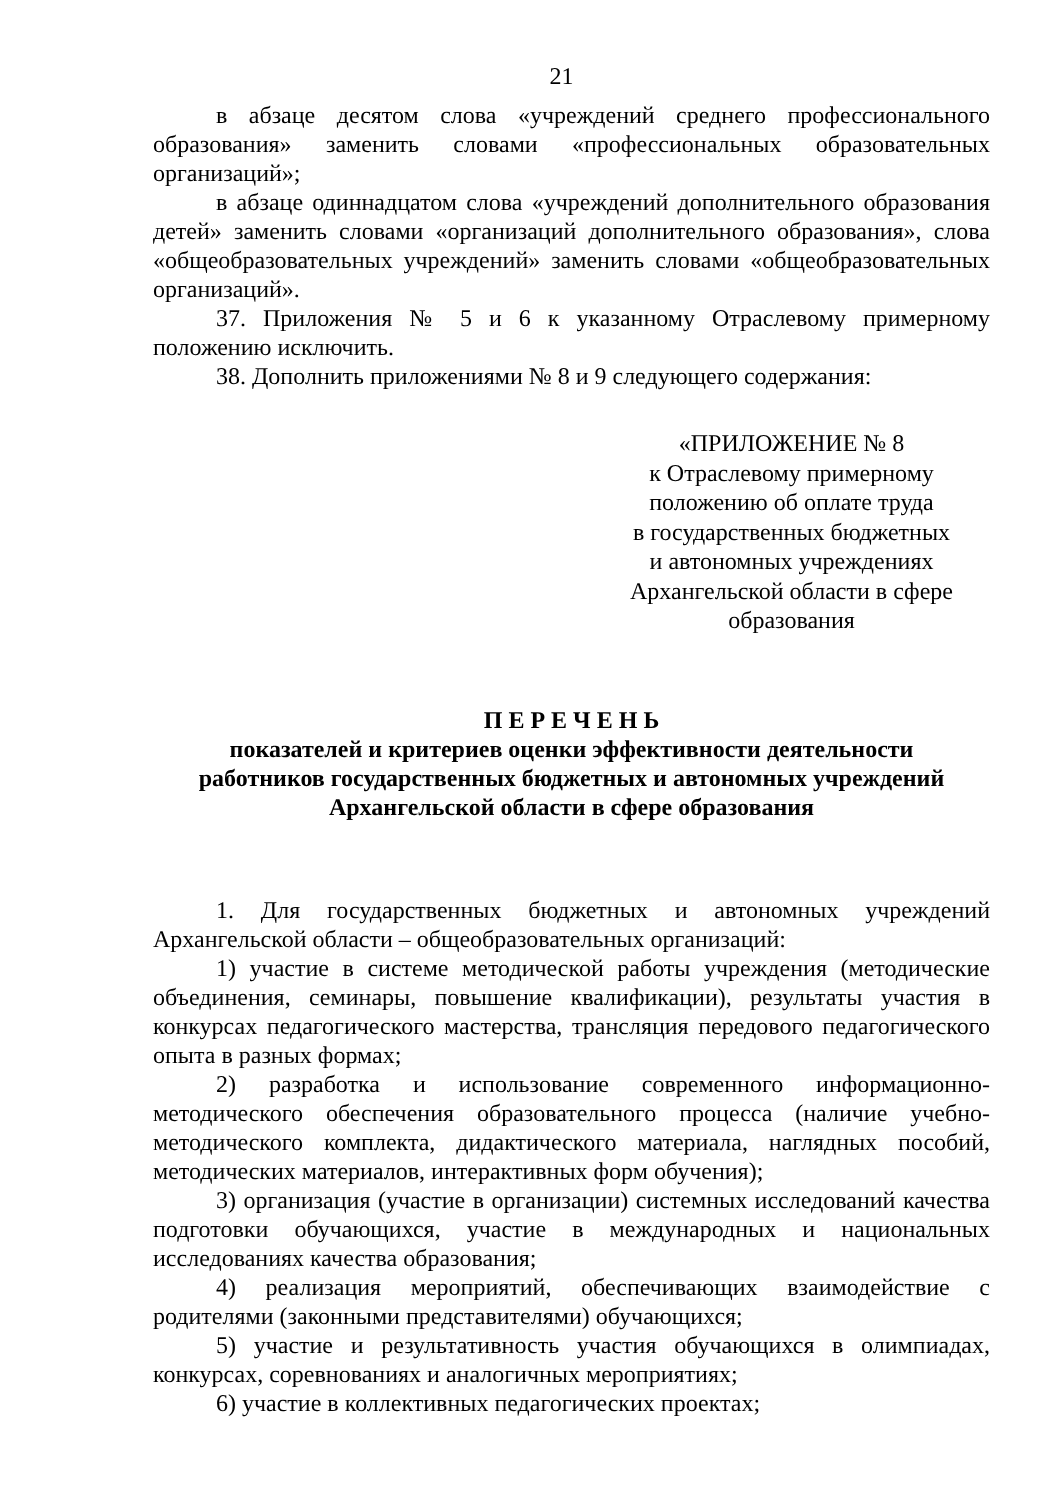21
в абзаце десятом слова «учреждений среднего профессионального образования» заменить словами «профессиональных образовательных организаций»;
в абзаце одиннадцатом слова «учреждений дополнительного образования детей» заменить словами «организаций дополнительного образования», слова «общеобразовательных учреждений» заменить словами «общеобразовательных организаций».
37. Приложения № 5 и 6 к указанному Отраслевому примерному положению исключить.
38. Дополнить приложениями № 8 и 9 следующего содержания:
«ПРИЛОЖЕНИЕ № 8
к Отраслевому примерному
положению об оплате труда
в государственных бюджетных
и автономных учреждениях
Архангельской области в сфере
образования
П Е Р Е Ч Е Н Ь
показателей и критериев оценки эффективности деятельности
работников государственных бюджетных и автономных учреждений
Архангельской области в сфере образования
1. Для государственных бюджетных и автономных учреждений Архангельской области – общеобразовательных организаций:
1) участие в системе методической работы учреждения (методические объединения, семинары, повышение квалификации), результаты участия в конкурсах педагогического мастерства, трансляция передового педагогического опыта в разных формах;
2) разработка и использование современного информационно-методического обеспечения образовательного процесса (наличие учебно-методического комплекта, дидактического материала, наглядных пособий, методических материалов, интерактивных форм обучения);
3) организация (участие в организации) системных исследований качества подготовки обучающихся, участие в международных и национальных исследованиях качества образования;
4) реализация мероприятий, обеспечивающих взаимодействие с родителями (законными представителями) обучающихся;
5) участие и результативность участия обучающихся в олимпиадах, конкурсах, соревнованиях и аналогичных мероприятиях;
6) участие в коллективных педагогических проектах;